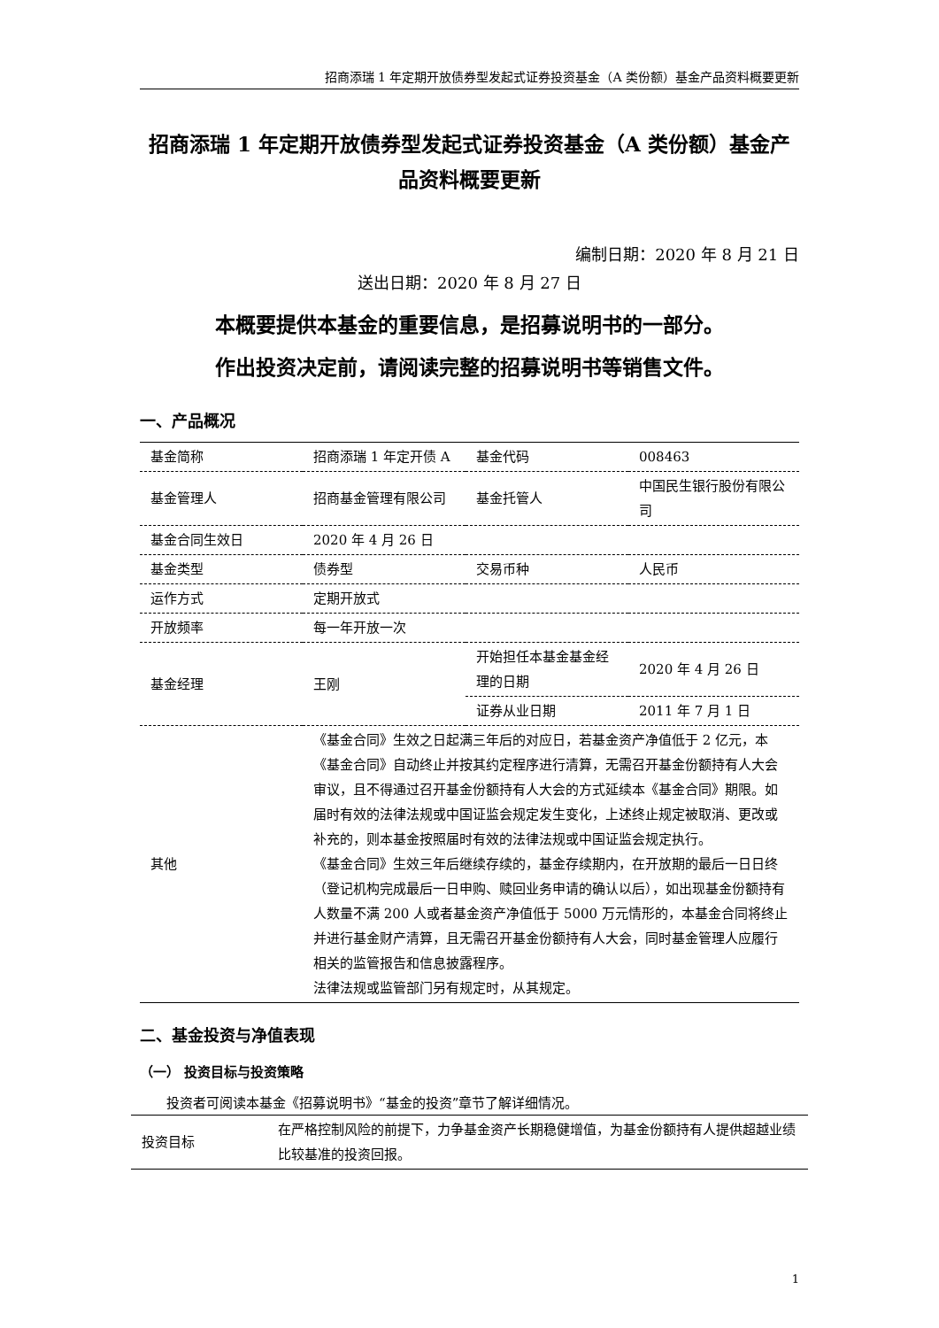招商添瑞 1 年定期开放债券型发起式证券投资基金（A 类份额）基金产品资料概要更新
招商添瑞 1 年定期开放债券型发起式证券投资基金（A 类份额）基金产品资料概要更新
编制日期：2020 年 8 月 21 日
送出日期：2020 年 8 月 27 日
本概要提供本基金的重要信息，是招募说明书的一部分。
作出投资决定前，请阅读完整的招募说明书等销售文件。
一、产品概况
| 基金简称 | 招商添瑞 1 年定开债 A | 基金代码 | 008463 |
| 基金管理人 | 招商基金管理有限公司 | 基金托管人 | 中国民生银行股份有限公司 |
| 基金合同生效日 | 2020 年 4 月 26 日 | | |
| 基金类型 | 债券型 | 交易币种 | 人民币 |
| 运作方式 | 定期开放式 | | |
| 开放频率 | 每一年开放一次 | | |
| 基金经理 | 王刚 | 开始担任本基金基金经理的日期 | 2020 年 4 月 26 日 |
| | | 证券从业日期 | 2011 年 7 月 1 日 |
| 其他 | 《基金合同》生效之日起满三年后的对应日，若基金资产净值低于 2 亿元，本《基金合同》自动终止并按其约定程序进行清算，无需召开基金份额持有人大会审议，且不得通过召开基金份额持有人大会的方式延续本《基金合同》期限。如届时有效的法律法规或中国证监会规定发生变化，上述终止规定被取消、更改或补充的，则本基金按照届时有效的法律法规或中国证监会规定执行。 《基金合同》生效三年后继续存续的，基金存续期内，在开放期的最后一日日终（登记机构完成最后一日申购、赎回业务申请的确认以后），如出现基金份额持有人数量不满 200 人或者基金资产净值低于 5000 万元情形的，本基金合同将终止并进行基金财产清算，且无需召开基金份额持有人大会，同时基金管理人应履行相关的监管报告和信息披露程序。 法律法规或监管部门另有规定时，从其规定。 | | |
二、基金投资与净值表现
（一） 投资目标与投资策略
投资者可阅读本基金《招募说明书》“基金的投资”章节了解详细情况。
| 投资目标 | 在严格控制风险的前提下，力争基金资产长期稳健增值，为基金份额持有人提供超越业绩比较基准的投资回报。 |
1